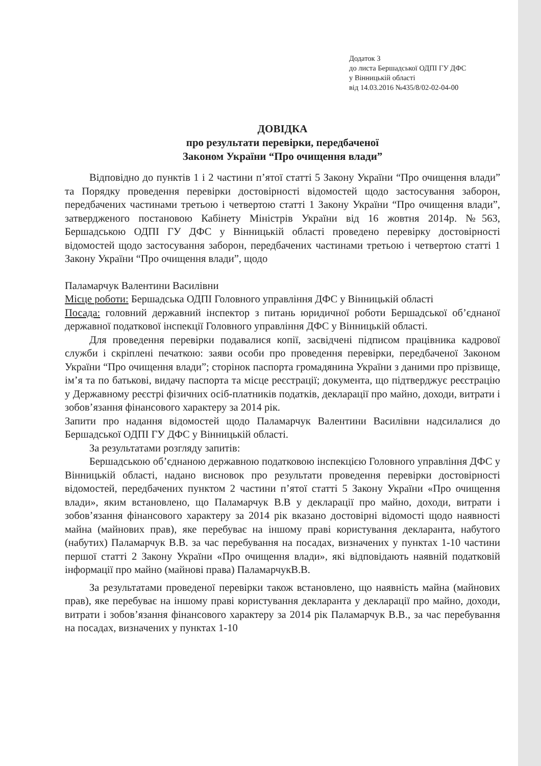Додаток 3
до листа Бершадської ОДПІ ГУ ДФС
у Вінницькій області
від 14.03.2016 №435/8/02-02-04-00
ДОВІДКА
про результати перевірки, передбаченої
Законом України “Про очищення влади”
Відповідно до пунктів 1 і 2 частини п’ятої статті 5 Закону України “Про очищення влади” та Порядку проведення перевірки достовірності відомостей щодо застосування заборон, передбачених частинами третьою і четвертою статті 1 Закону України “Про очищення влади”, затвердженого постановою Кабінету Міністрів України від 16 жовтня 2014р. №563, Бершадською ОДПІ ГУ ДФС у Вінницькій області проведено перевірку достовірності відомостей щодо застосування заборон, передбачених частинами третьою і четвертою статті 1 Закону України “Про очищення влади”, щодо
Паламарчук Валентини Василівни
Місце роботи: Бершадська ОДПІ Головного управління ДФС у Вінницькій області
Посада: головний державний інспектор з питань юридичної роботи Бершадської об’єднаної державної податкової інспекції Головного управління ДФС у Вінницькій області.
Для проведення перевірки подавалися копії, засвідчені підписом працівника кадрової служби і скріплені печаткою: заяви особи про проведення перевірки, передбаченої Законом України “Про очищення влади”; сторінок паспорта громадянина України з даними про прізвище, ім’я та по батькові, видачу паспорта та місце реєстрації; документа, що підтверджує реєстрацію у Державному реєстрі фізичних осіб-платників податків, декларації про майно, доходи, витрати і зобов’язання фінансового характеру за 2014 рік.
Запити про надання відомостей щодо Паламарчук Валентини Василівни надсилалися до Бершадської ОДПІ ГУ ДФС у Вінницькій області.
За результатами розгляду запитів:
Бершадською об’єднаною державною податковою інспекцією Головного управління ДФС у Вінницькій області, надано висновок про результати проведення перевірки достовірності відомостей, передбачених пунктом 2 частини п’ятої статті 5 Закону України «Про очищення влади», яким встановлено, що Паламарчук В.В у декларації про майно, доходи, витрати і зобов’язання фінансового характеру за 2014 рік вказано достовірні відомості щодо наявності майна (майнових прав), яке перебуває на іншому праві користування декларанта, набутого (набутих) Паламарчук В.В. за час перебування на посадах, визначених у пунктах 1-10 частини першої статті 2 Закону України «Про очищення влади», які відповідають наявній податковій інформації про майно (майнові права) ПаламарчукВ.В.
За результатами проведеної перевірки також встановлено, що наявність майна (майнових прав), яке перебуває на іншому праві користування декларанта у декларації про майно, доходи, витрати і зобов’язання фінансового характеру за 2014 рік Паламарчук В.В., за час перебування на посадах, визначених у пунктах 1-10